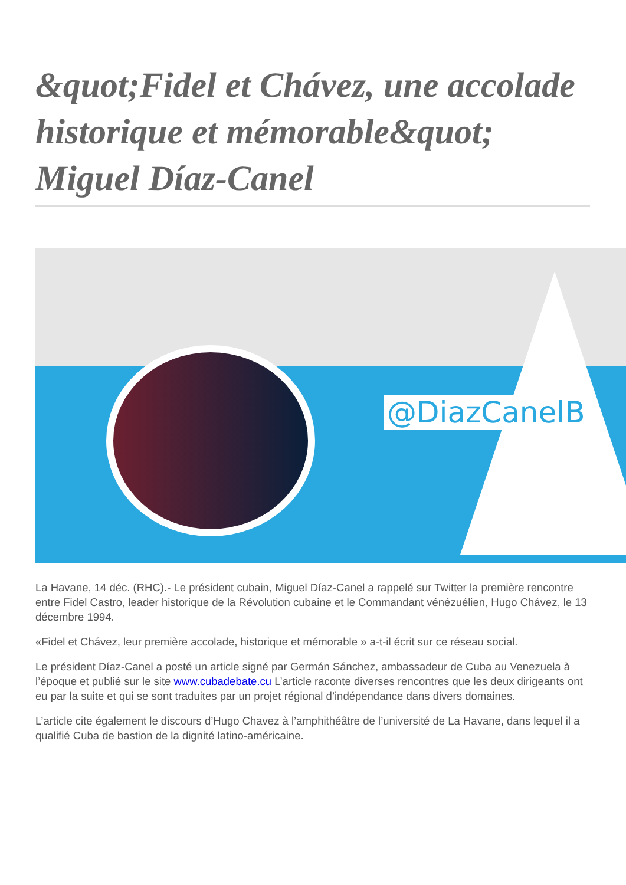&quot;Fidel et Chávez, une accolade historique et mémorable&quot; Miguel Díaz-Canel
@DiazCanelB
La Havane, 14 déc. (RHC).- Le président cubain, Miguel Díaz-Canel a rappelé sur Twitter la première rencontre entre Fidel Castro, leader historique de la Révolution cubaine et le Commandant vénézuélien, Hugo Chávez, le 13 décembre 1994.
«Fidel et Chávez, leur première accolade, historique et mémorable » a-t-il écrit sur ce réseau social.
Le président Díaz-Canel a posté un article signé par Germán Sánchez, ambassadeur de Cuba au Venezuela à l’époque et publié sur le site www.cubadebate.cu L’article raconte diverses rencontres que les deux dirigeants ont eu par la suite et qui se sont traduites par un projet régional d’indépendance dans divers domaines.
L’article cite également le discours d’Hugo Chavez à l’amphithéâtre de l’université de La Havane, dans lequel il a qualifié Cuba de bastion de la dignité latino-américaine.